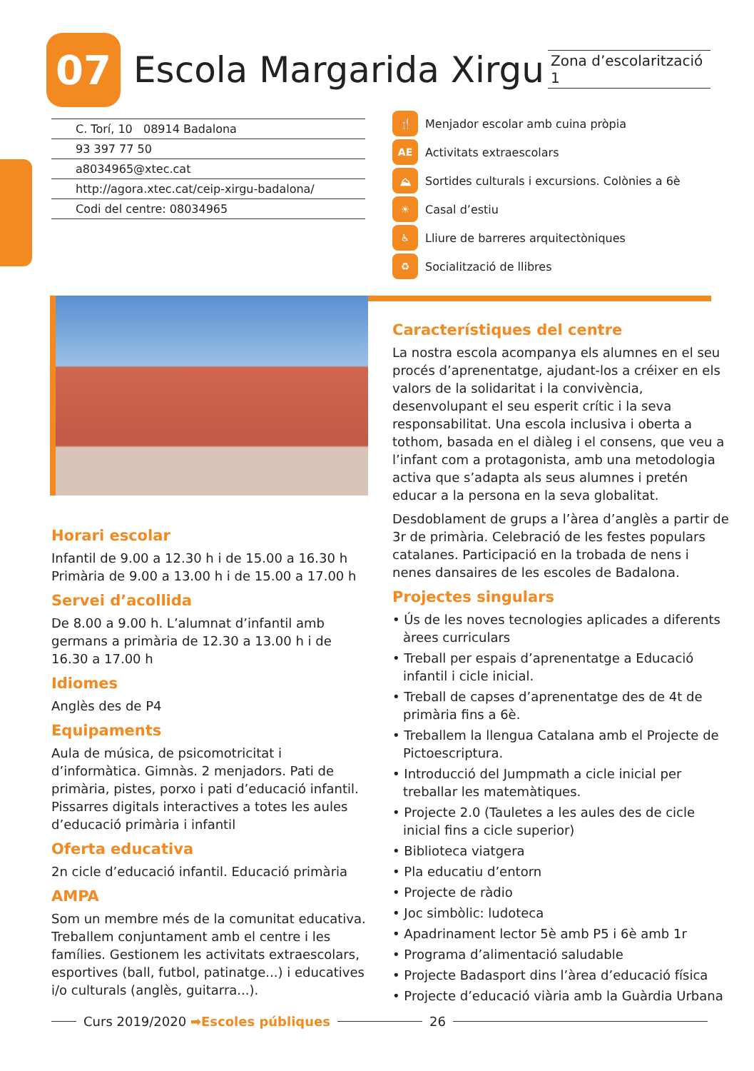07
Escola Margarida Xirgu
Zona d’escolarització 1
C. Torí, 10 08914 Badalona
93 397 77 50
a8034965@xtec.cat
http://agora.xtec.cat/ceip-xirgu-badalona/
Codi del centre: 08034965
🍴 Menjador escolar amb cuina pròpia
AE Activitats extraescolars
⛰ Sortides culturals i excursions. Colònies a 6è
☀ Casal d’estiu
♿ Lliure de barreres arquitectòniques
♻ Socialització de llibres
Horari escolar
Infantil de 9.00 a 12.30 h i de 15.00 a 16.30 h
Primària de 9.00 a 13.00 h i de 15.00 a 17.00 h
Servei d’acollida
De 8.00 a 9.00 h. L’alumnat d’infantil amb germans a primària de 12.30 a 13.00 h i de 16.30 a 17.00 h
Idiomes
Anglès des de P4
Equipaments
Aula de música, de psicomotricitat i d’informàtica. Gimnàs. 2 menjadors. Pati de primària, pistes, porxo i pati d’educació infantil. Pissarres digitals interactives a totes les aules d’educació primària i infantil
Oferta educativa
2n cicle d’educació infantil. Educació primària
AMPA
Som un membre més de la comunitat educativa. Treballem conjuntament amb el centre i les famílies. Gestionem les activitats extraescolars, esportives (ball, futbol, patinatge...) i educatives i/o culturals (anglès, guitarra...).
Característiques del centre
La nostra escola acompanya els alumnes en el seu procés d’aprenentatge, ajudant-los a créixer en els valors de la solidaritat i la convivència, desenvolupant el seu esperit crític i la seva responsabilitat. Una escola inclusiva i oberta a tothom, basada en el diàleg i el consens, que veu a l’infant com a protagonista, amb una metodologia activa que s’adapta als seus alumnes i pretén educar a la persona en la seva globalitat.
Desdoblament de grups a l’àrea d’anglès a partir de 3r de primària. Celebració de les festes populars catalanes. Participació en la trobada de nens i nenes dansaires de les escoles de Badalona.
Projectes singulars
• Ús de les noves tecnologies aplicades a diferents àrees curriculars
• Treball per espais d’aprenentatge a Educació infantil i cicle inicial.
• Treball de capses d’aprenentatge des de 4t de primària fins a 6è.
• Treballem la llengua Catalana amb el Projecte de Pictoescriptura.
• Introducció del Jumpmath a cicle inicial per treballar les matemàtiques.
• Projecte 2.0 (Tauletes a les aules des de cicle inicial fins a cicle superior)
• Biblioteca viatgera
• Pla educatiu d’entorn
• Projecte de ràdio
• Joc simbòlic: ludoteca
• Apadrinament lector 5è amb P5 i 6è amb 1r
• Programa d’alimentació saludable
• Projecte Badasport dins l’àrea d’educació física
• Projecte d’educació viària amb la Guàrdia Urbana
Curs 2019/2020 ➡Escoles públiques 26